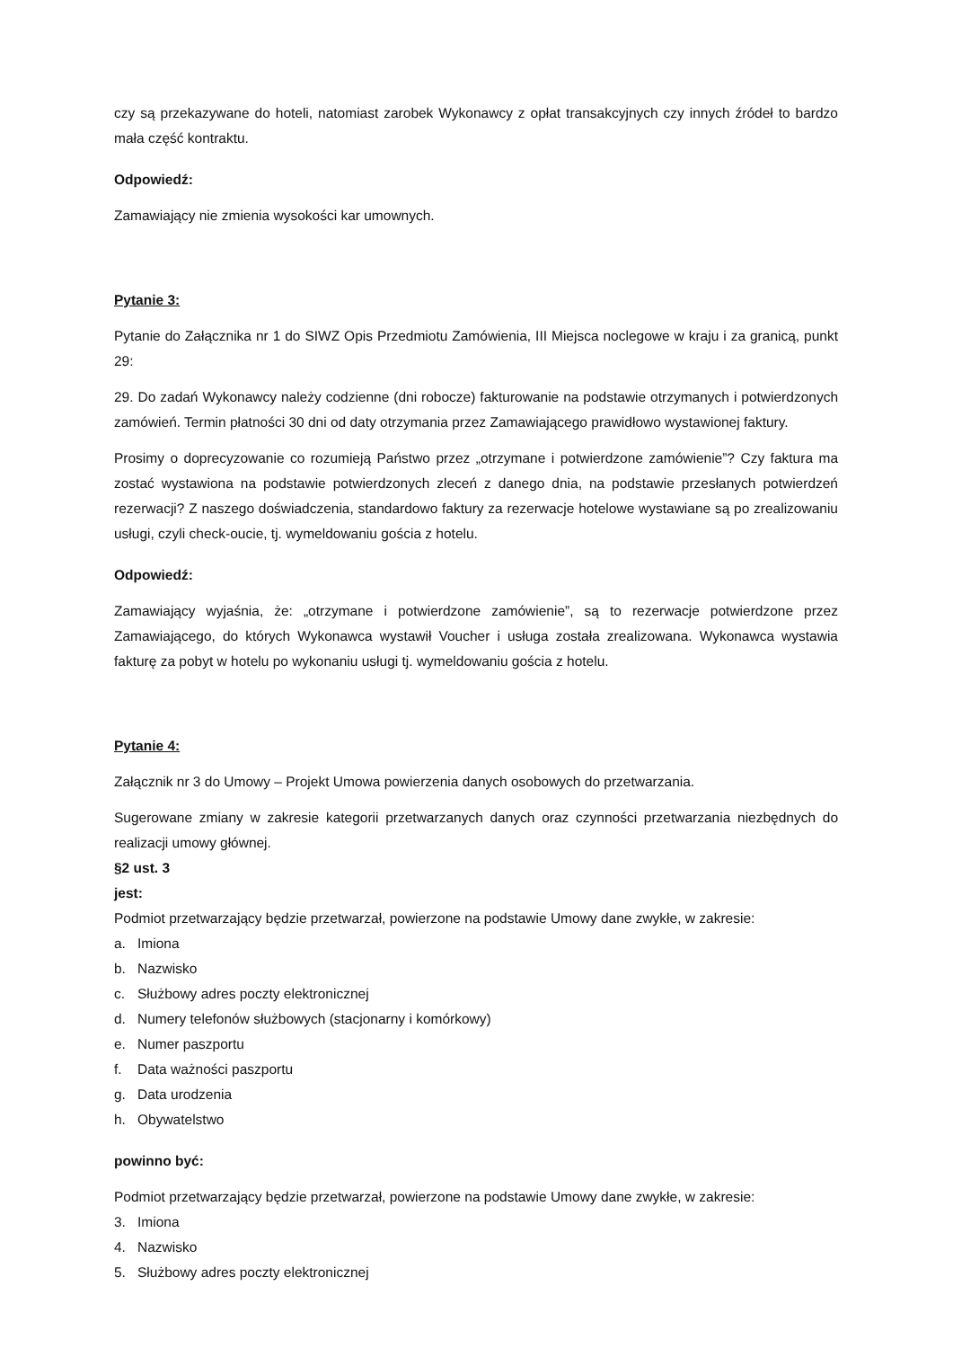czy są przekazywane do hoteli, natomiast zarobek Wykonawcy z opłat transakcyjnych czy innych źródeł to bardzo mała część kontraktu.
Odpowiedź:
Zamawiający nie zmienia wysokości kar umownych.
Pytanie 3:
Pytanie do Załącznika nr 1 do SIWZ Opis Przedmiotu Zamówienia, III Miejsca noclegowe w kraju i za granicą, punkt 29:
29. Do zadań Wykonawcy należy codzienne (dni robocze) fakturowanie na podstawie otrzymanych i potwierdzonych zamówień. Termin płatności 30 dni od daty otrzymania przez Zamawiającego prawidłowo wystawionej faktury.
Prosimy o doprecyzowanie co rozumieją Państwo przez „otrzymane i potwierdzone zamówienie”? Czy faktura ma zostać wystawiona na podstawie potwierdzonych zleceń z danego dnia, na podstawie przesłanych potwierdzeń rezerwacji? Z naszego doświadczenia, standardowo faktury za rezerwacje hotelowe wystawiane są po zrealizowaniu usługi, czyli check-oucie, tj. wymeldowaniu gościa z hotelu.
Odpowiedź:
Zamawiający wyjaśnia, że: „otrzymane i potwierdzone zamówienie”, są to rezerwacje potwierdzone przez Zamawiającego, do których Wykonawca wystawił Voucher i usługa została zrealizowana. Wykonawca wystawia fakturę za pobyt w hotelu po wykonaniu usługi tj. wymeldowaniu gościa z hotelu.
Pytanie 4:
Załącznik nr 3 do Umowy – Projekt Umowa powierzenia danych osobowych do przetwarzania.
Sugerowane zmiany w zakresie kategorii przetwarzanych danych oraz czynności przetwarzania niezbędnych do realizacji umowy głównej.
§2 ust. 3
jest:
Podmiot przetwarzający będzie przetwarzał, powierzone na podstawie Umowy dane zwykłe, w zakresie:
a. Imiona
b. Nazwisko
c. Służbowy adres poczty elektronicznej
d. Numery telefonów służbowych (stacjonarny i komórkowy)
e. Numer paszportu
f. Data ważności paszportu
g. Data urodzenia
h. Obywatelstwo
powinno być:
Podmiot przetwarzający będzie przetwarzał, powierzone na podstawie Umowy dane zwykłe, w zakresie:
3. Imiona
4. Nazwisko
5. Służbowy adres poczty elektronicznej